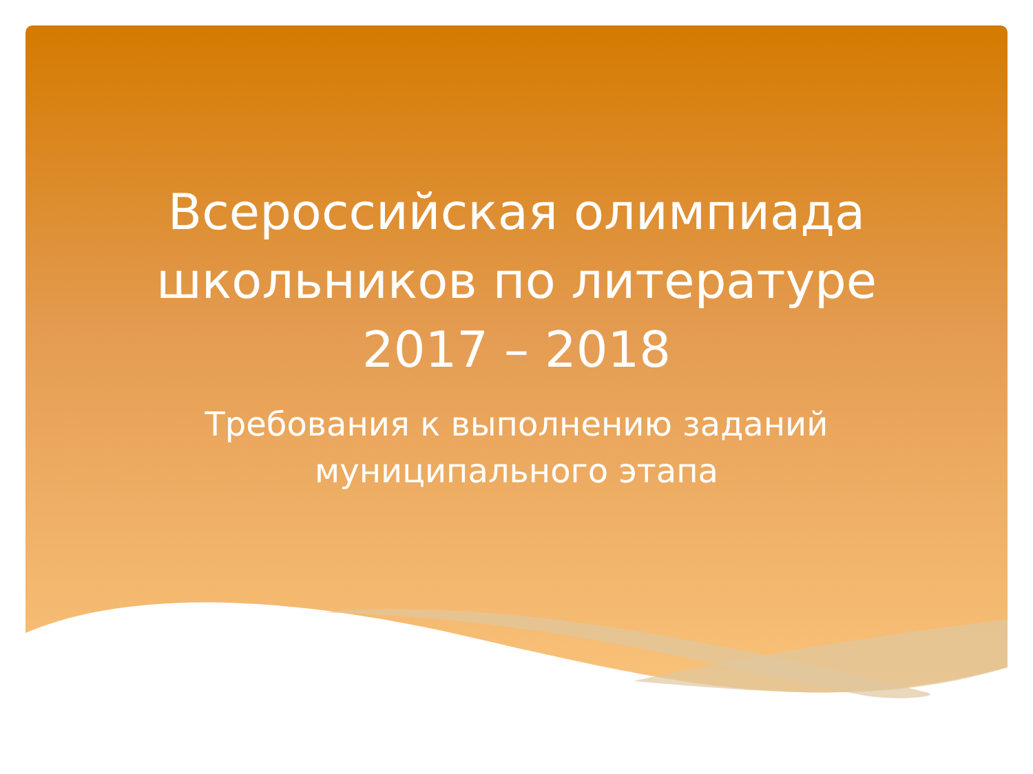Всероссийская олимпиада
школьников по литературе
2017 – 2018
Требования к выполнению заданий
муниципального этапа